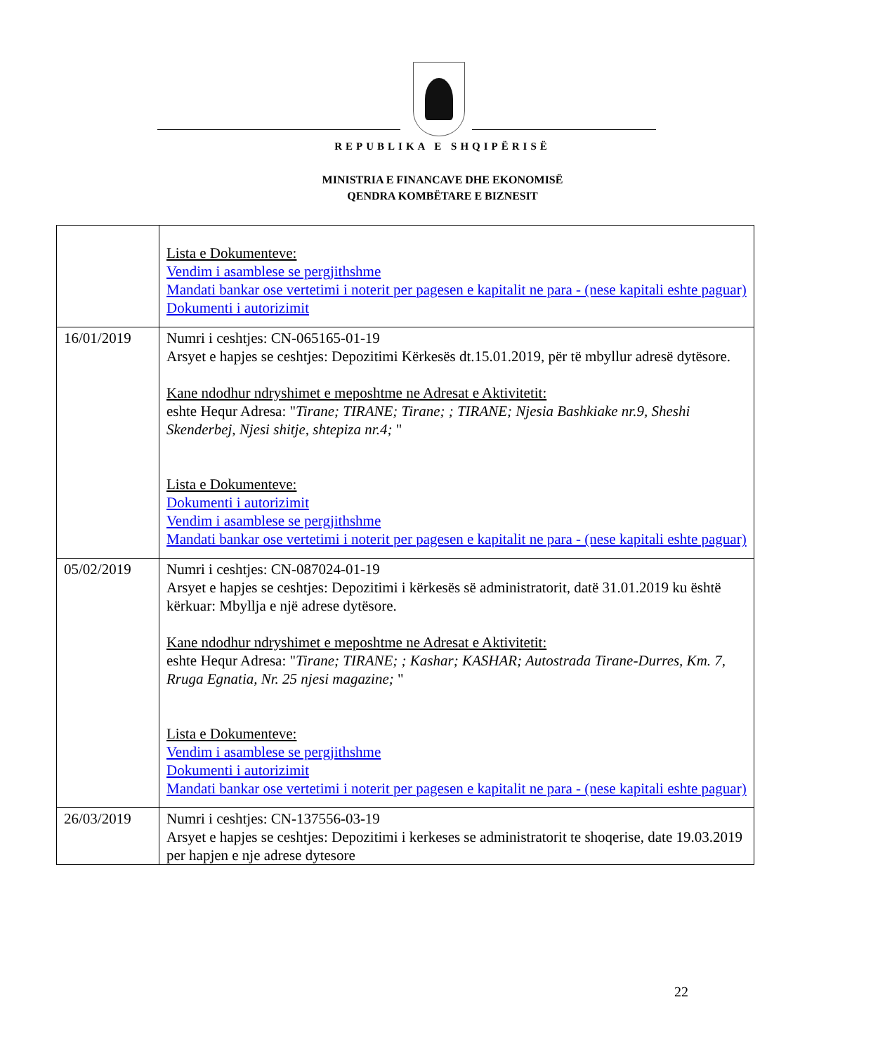REPUBLIKA E SHQIPËRISË
MINISTRIA E FINANCAVE DHE EKONOMISË
QENDRA KOMBËTARE E BIZNESIT
| | Lista e Dokumenteve: Vendim i asamblese se pergjithshme Mandati bankar ose vertetimi i noterit per pagesen e kapitalit ne para - (nese kapitali eshte paguar) Dokumenti i autorizimit |
| 16/01/2019 | Numri i ceshtjes: CN-065165-01-19 Arsyet e hapjes se ceshtjes: Depozitimi Kërkesës dt.15.01.2019, për të mbyllur adresë dytësore. Kane ndodhur ndryshimet e meposhtme ne Adresat e Aktivitetit: eshte Hequr Adresa: " Tirane; TIRANE; Tirane; ; TIRANE; Njesia Bashkiake nr.9, Sheshi Skenderbej, Njesi shitje, shtepiza nr.4; " Lista e Dokumenteve: Dokumenti i autorizimit Vendim i asamblese se pergjithshme Mandati bankar ose vertetimi i noterit per pagesen e kapitalit ne para - (nese kapitali eshte paguar) |
| 05/02/2019 | Numri i ceshtjes: CN-087024-01-19 Arsyet e hapjes se ceshtjes: Depozitimi i kërkesës së administratorit, datë 31.01.2019 ku është kërkuar: Mbyllja e një adrese dytësore. Kane ndodhur ndryshimet e meposhtme ne Adresat e Aktivitetit: eshte Hequr Adresa: " Tirane; TIRANE; ; Kashar; KASHAR; Autostrada Tirane-Durres, Km. 7, Rruga Egnatia, Nr. 25 njesi magazine; " Lista e Dokumenteve: Vendim i asamblese se pergjithshme Dokumenti i autorizimit Mandati bankar ose vertetimi i noterit per pagesen e kapitalit ne para - (nese kapitali eshte paguar) |
| 26/03/2019 | Numri i ceshtjes: CN-137556-03-19 Arsyet e hapjes se ceshtjes: Depozitimi i kerkeses se administratorit te shoqerise, date 19.03.2019 per hapjen e nje adrese dytesore |
22